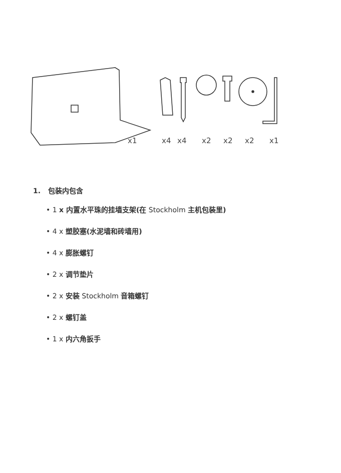x1 x4 x4 x2 x2 x2 x1
1. 包装内包含
• 1 x 内置水平珠的挂墙支架(在 Stockholm 主机包装里)
• 4 x 塑胶塞(水泥墙和砖墙用)
• 4 x 膨胀螺钉
• 2 x 调节垫片
• 2 x 安装 Stockholm 音箱螺钉
• 2 x 螺钉盖
• 1 x 内六角扳手